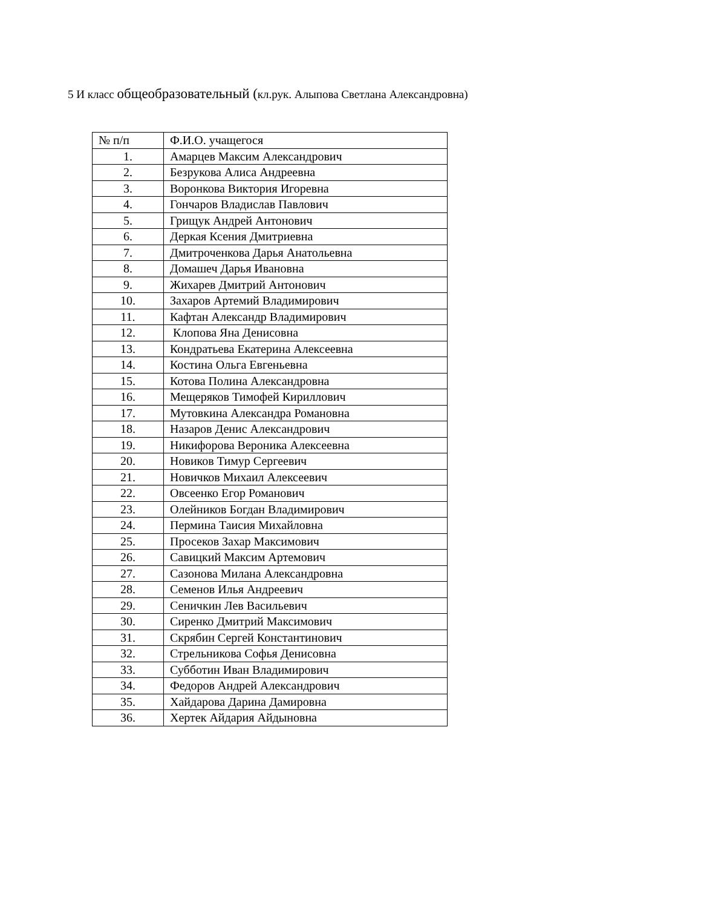5 И класс общеобразовательный (кл.рук. Алыпова Светлана Александровна)
| № п/п | Ф.И.О. учащегося |
| --- | --- |
| 1. | Амарцев Максим Александрович |
| 2. | Безрукова Алиса Андреевна |
| 3. | Воронкова Виктория Игоревна |
| 4. | Гончаров Владислав Павлович |
| 5. | Грищук Андрей Антонович |
| 6. | Деркая Ксения Дмитриевна |
| 7. | Дмитроченкова Дарья Анатольевна |
| 8. | Домашеч Дарья Ивановна |
| 9. | Жихарев Дмитрий Антонович |
| 10. | Захаров Артемий Владимирович |
| 11. | Кафтан Александр Владимирович |
| 12. | Клопова Яна Денисовна |
| 13. | Кондратьева Екатерина Алексеевна |
| 14. | Костина Ольга Евгеньевна |
| 15. | Котова Полина Александровна |
| 16. | Мещеряков Тимофей Кириллович |
| 17. | Мутовкина Александра Романовна |
| 18. | Назаров Денис Александрович |
| 19. | Никифорова Вероника Алексеевна |
| 20. | Новиков Тимур Сергеевич |
| 21. | Новичков Михаил Алексеевич |
| 22. | Овсеенко Егор Романович |
| 23. | Олейников Богдан Владимирович |
| 24. | Пермина Таисия Михайловна |
| 25. | Просеков Захар Максимович |
| 26. | Савицкий Максим Артемович |
| 27. | Сазонова Милана Александровна |
| 28. | Семенов Илья Андреевич |
| 29. | Сеничкин Лев Васильевич |
| 30. | Сиренко Дмитрий Максимович |
| 31. | Скрябин Сергей Константинович |
| 32. | Стрельникова Софья Денисовна |
| 33. | Субботин Иван Владимирович |
| 34. | Федоров Андрей Александрович |
| 35. | Хайдарова Дарина Дамировна |
| 36. | Хертек Айдария Айдыновна |